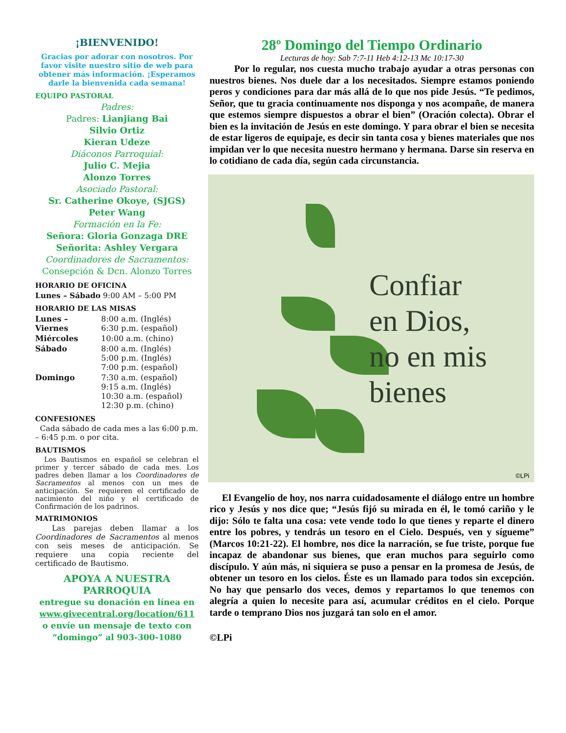¡BIENVENIDO!
Gracias por adorar con nosotros. Por favor visite nuestro sitio de web para obtener más información. ¡Esperamos darle la bienvenida cada semana!
EQUIPO PASTORAL
Padres:
Padres: Lianjiang Bai
Silvio Ortiz
Kieran Udeze
Diáconos Parroquial:
Julio C. Mejia
Alonzo Torres
Asociado Pastoral:
Sr. Catherine Okoye, (SJGS)
Peter Wang
Formación en la Fe:
Señora: Gloria Gonzaga DRE
Señorita: Ashley Vergara
Coordinadores de Sacramentos:
Consepción & Dcn. Alonzo Torres
HORARIO DE OFICINA
Lunes – Sábado 9:00 AM – 5:00 PM
HORARIO DE LAS MISAS
| Lunes – Viernes | 8:00 a.m. (Inglés) 6:30 p.m. (español) |
| Miércoles | 10:00 a.m. (chino) |
| Sábado | 8:00 a.m. (Inglés) 5:00 p.m. (Inglés) 7:00 p.m. (español) |
| Domingo | 7:30 a.m. (español) 9:15 a.m. (Inglés) 10:30 a.m. (español) 12:30 p.m. (chino) |
CONFESIONES
Cada sábado de cada mes a las 6:00 p.m. – 6:45 p.m. o por cita.
BAUTISMOS
Los Bautismos en español se celebran el primer y tercer sábado de cada mes. Los padres deben llamar a los Coordinadores de Sacramentos al menos con un mes de anticipación. Se requieren el certificado de nacimiento del niño y el certificado de Confirmación de los padrinos.
MATRIMONIOS
Las parejas deben llamar a los Coordinadores de Sacramentos al menos con seis meses de anticipación. Se requiere una copia reciente del certificado de Bautismo.
APOYA A NUESTRA PARROQUIA
entregue su donación en línea en
www.givecentral.org/location/611
o envíe un mensaje de texto con
“domingo” al 903-300-1080
28º Domingo del Tiempo Ordinario
Lecturas de hoy: Sab 7:7-11 Heb 4:12-13 Mc 10:17-30
Por lo regular, nos cuesta mucho trabajo ayudar a otras personas con nuestros bienes. Nos duele dar a los necesitados. Siempre estamos poniendo peros y condiciones para dar más allá de lo que nos pide Jesús. “Te pedimos, Señor, que tu gracia continuamente nos disponga y nos acompañe, de manera que estemos siempre dispuestos a obrar el bien” (Oración colecta). Obrar el bien es la invitación de Jesús en este domingo. Y para obrar el bien se necesita de estar ligeros de equipaje, es decir sin tanta cosa y bienes materiales que nos impidan ver lo que necesita nuestro hermano y hermana. Darse sin reserva en lo cotidiano de cada día, según cada circunstancia.
Confiar
en Dios,
no en mis
bienes
©LPi
El Evangelio de hoy, nos narra cuidadosamente el diálogo entre un hombre rico y Jesús y nos dice que; “Jesús fijó su mirada en él, le tomó cariño y le dijo: Sólo te falta una cosa: vete vende todo lo que tienes y reparte el dinero entre los pobres, y tendrás un tesoro en el Cielo. Después, ven y sígueme” (Marcos 10:21-22). El hombre, nos dice la narración, se fue triste, porque fue incapaz de abandonar sus bienes, que eran muchos para seguirlo como discípulo. Y aún más, ni siquiera se puso a pensar en la promesa de Jesús, de obtener un tesoro en los cielos. Éste es un llamado para todos sin excepción. No hay que pensarlo dos veces, demos y repartamos lo que tenemos con alegría a quien lo necesite para así, acumular créditos en el cielo. Porque tarde o temprano Dios nos juzgará tan solo en el amor.
©LPi